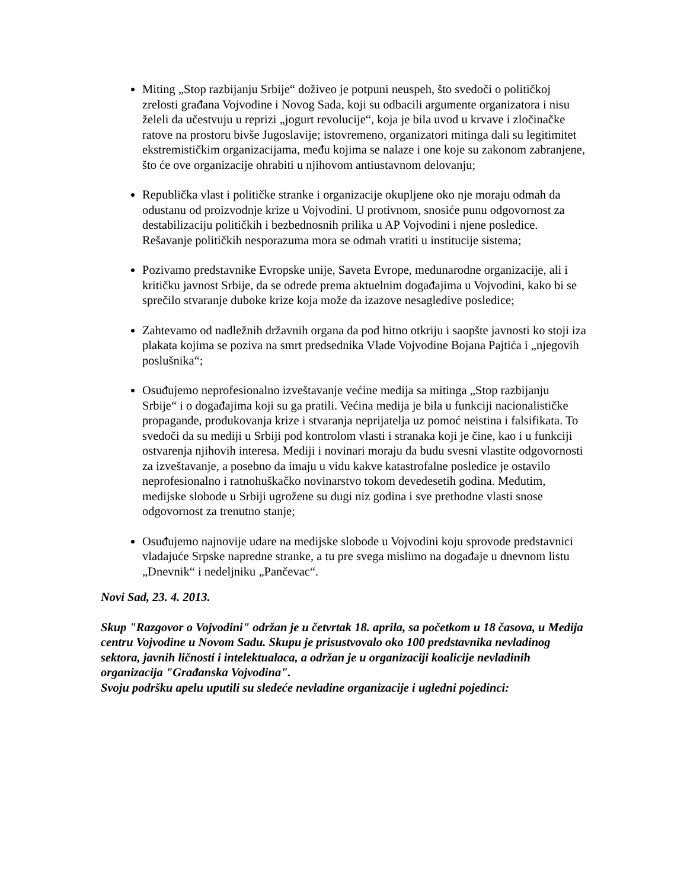Miting „Stop razbijanju Srbije“ doživeo je potpuni neuspeh, što svedoči o političkoj zrelosti građana Vojvodine i Novog Sada, koji su odbacili argumente organizatora i nisu želeli da učestvuju u reprizi „jogurt revolucije“, koja je bila uvod u krvave i zločinačke ratove na prostoru bivše Jugoslavije; istovremeno, organizatori mitinga dali su legitimitet ekstremističkim organizacijama, među kojima se nalaze i one koje su zakonom zabranjene, što će ove organizacije ohrabiti u njihovom antiustavnom delovanju;
Republička vlast i političke stranke i organizacije okupljene oko nje moraju odmah da odustanu od proizvodnje krize u Vojvodini. U protivnom, snosiće punu odgovornost za destabilizaciju političkih i bezbednosnih prilika u AP Vojvodini i njene posledice. Rešavanje političkih nesporazuma mora se odmah vratiti u institucije sistema;
Pozivamo predstavnike Evropske unije, Saveta Evrope, međunarodne organizacije, ali i kritičku javnost Srbije, da se odrede prema aktuelnim događajima u Vojvodini, kako bi se sprečilo stvaranje duboke krize koja može da izazove nesagledive posledice;
Zahtevamo od nadležnih državnih organa da pod hitno otkriju i saopšte javnosti ko stoji iza plakata kojima se poziva na smrt predsednika Vlade Vojvodine Bojana Pajtića i „njegovih poslušnika“;
Osuđujemo neprofesionalno izveštavanje većine medija sa mitinga „Stop razbijanju Srbije“ i o događajima koji su ga pratili. Većina medija je bila u funkciji nacionalističke propagande, produkovanja krize i stvaranja neprijatelja uz pomoć neistina i falsifikata. To svedoči da su mediji u Srbiji pod kontrolom vlasti i stranaka koji je čine, kao i u funkciji ostvarenja njihovih interesa. Mediji i novinari moraju da budu svesni vlastite odgovornosti za izveštavanje, a posebno da imaju u vidu kakve katastrofalne posledice je ostavilo neprofesionalno i ratnohuškačko novinarstvo tokom devedesetih godina. Međutim, medijske slobode u Srbiji ugrožene su dugi niz godina i sve prethodne vlasti snose odgovornost za trenutno stanje;
Osuđujemo najnovije udare na medijske slobode u Vojvodini koju sprovode predstavnici vladajuće Srpske napredne stranke, a tu pre svega mislimo na događaje u dnevnom listu „Dnevnik“ i nedeljniku „Pančevac“.
Novi Sad, 23. 4. 2013.
Skup "Razgovor o Vojvodini" održan je u četvrtak 18. aprila, sa početkom u 18 časova, u Medija centru Vojvodine u Novom Sadu. Skupu je prisustvovalo oko 100 predstavnika nevladinog sektora, javnih ličnosti i intelektualaca, a održan je u organizaciji koalicije nevladinih organizacija "Građanska Vojvodina".
Svoju podršku apelu uputili su sledeće nevladine organizacije i ugledni pojedinci: